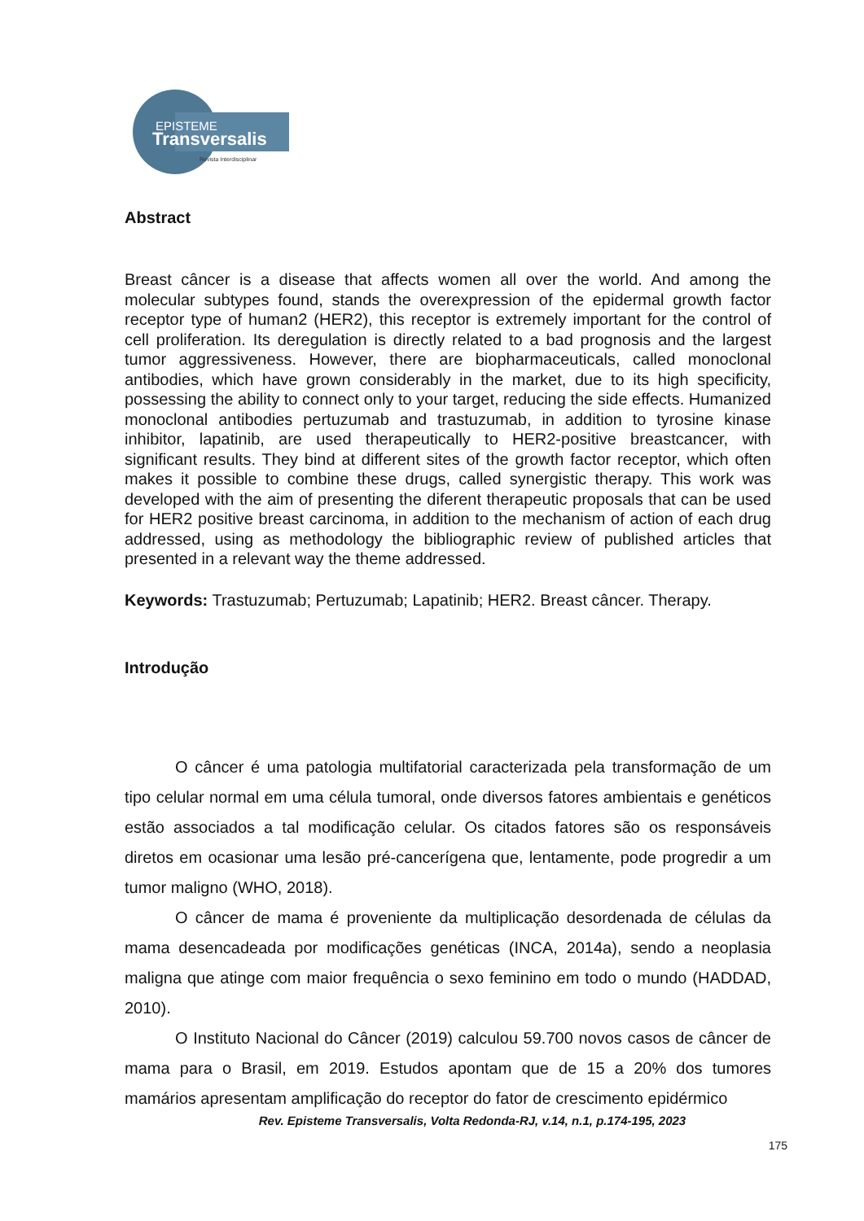EPISTEME
Transversalis
Revista Interdisciplinar
Abstract
Breast câncer is a disease that affects women all over the world. And among the molecular subtypes found, stands the overexpression of the epidermal growth factor receptor type of human2 (HER2), this receptor is extremely important for the control of cell proliferation. Its deregulation is directly related to a bad prognosis and the largest tumor aggressiveness. However, there are biopharmaceuticals, called monoclonal antibodies, which have grown considerably in the market, due to its high specificity, possessing the ability to connect only to your target, reducing the side effects. Humanized monoclonal antibodies pertuzumab and trastuzumab, in addition to tyrosine kinase inhibitor, lapatinib, are used therapeutically to HER2-positive breastcancer, with significant results. They bind at different sites of the growth factor receptor, which often makes it possible to combine these drugs, called synergistic therapy. This work was developed with the aim of presenting the diferent therapeutic proposals that can be used for HER2 positive breast carcinoma, in addition to the mechanism of action of each drug addressed, using as methodology the bibliographic review of published articles that presented in a relevant way the theme addressed.
Keywords: Trastuzumab; Pertuzumab; Lapatinib; HER2. Breast câncer. Therapy.
Introdução
O câncer é uma patologia multifatorial caracterizada pela transformação de um tipo celular normal em uma célula tumoral, onde diversos fatores ambientais e genéticos estão associados a tal modificação celular. Os citados fatores são os responsáveis diretos em ocasionar uma lesão pré-cancerígena que, lentamente, pode progredir a um tumor maligno (WHO, 2018).
O câncer de mama é proveniente da multiplicação desordenada de células da mama desencadeada por modificações genéticas (INCA, 2014a), sendo a neoplasia maligna que atinge com maior frequência o sexo feminino em todo o mundo (HADDAD, 2010).
O Instituto Nacional do Câncer (2019) calculou 59.700 novos casos de câncer de mama para o Brasil, em 2019. Estudos apontam que de 15 a 20% dos tumores mamários apresentam amplificação do receptor do fator de crescimento epidérmico
Rev. Episteme Transversalis, Volta Redonda-RJ, v.14, n.1, p.174-195, 2023
175